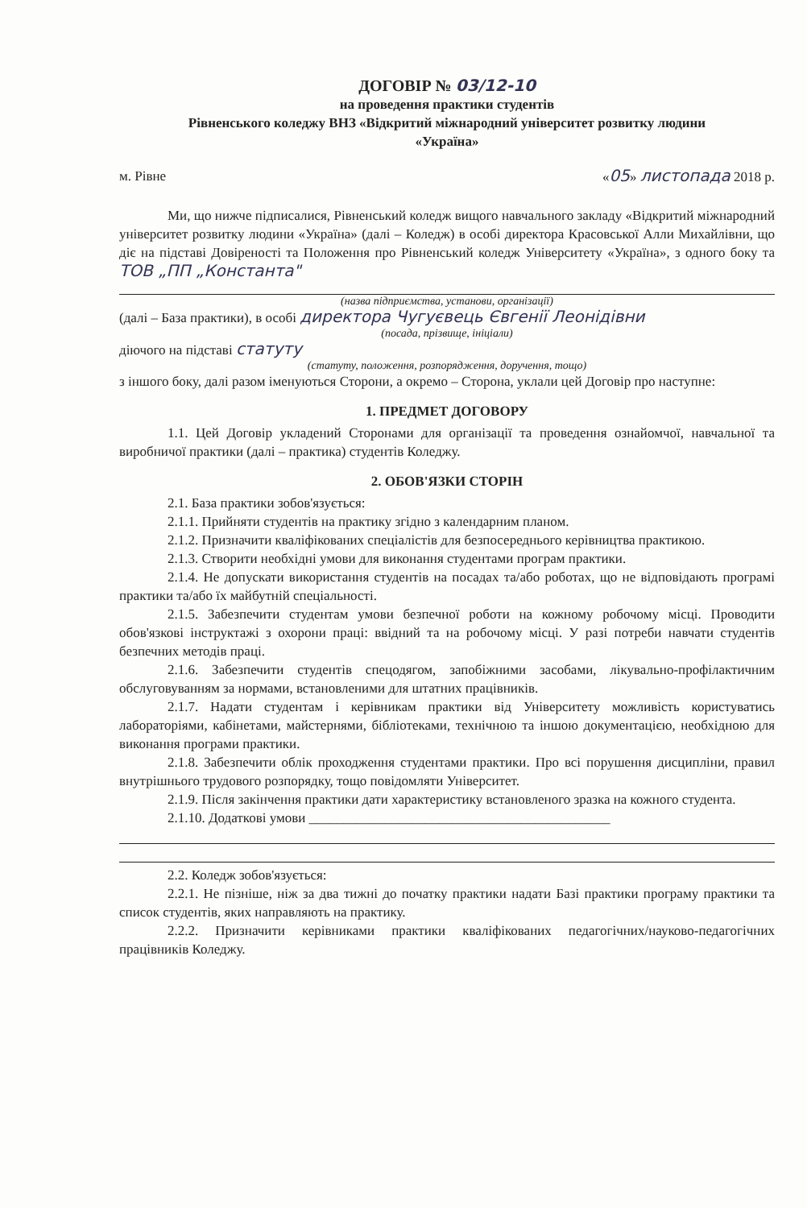ДОГОВІР № 03/12-10
на проведення практики студентів
Рівненського коледжу ВНЗ «Відкритий міжнародний університет розвитку людини
«Україна»
м. Рівне «05» листопада 2018 р.
Ми, що нижче підписалися, Рівненський коледж вищого навчального закладу «Відкритий міжнародний університет розвитку людини «Україна» (далі – Коледж) в особі директора Красовської Алли Михайлівни, що діє на підставі Довіреності та Положення про Рівненський коледж Університету «Україна», з одного боку та ТОВ „ПП „Константа"
(назва підприємства, установи, організації)
(далі – База практики), в особі директора Чугуєвець Євгенії Леонідівни
(посада, прізвище, ініціали)
діючого на підставі статуту
(статуту, положення, розпорядження, доручення, тощо)
з іншого боку, далі разом іменуються Сторони, а окремо – Сторона, уклали цей Договір про наступне:
1. ПРЕДМЕТ ДОГОВОРУ
1.1. Цей Договір укладений Сторонами для організації та проведення ознайомчої, навчальної та виробничої практики (далі – практика) студентів Коледжу.
2. ОБОВ'ЯЗКИ СТОРІН
2.1. База практики зобов'язується:
2.1.1. Прийняти студентів на практику згідно з календарним планом.
2.1.2. Призначити кваліфікованих спеціалістів для безпосереднього керівництва практикою.
2.1.3. Створити необхідні умови для виконання студентами програм практики.
2.1.4. Не допускати використання студентів на посадах та/або роботах, що не відповідають програмі практики та/або їх майбутній спеціальності.
2.1.5. Забезпечити студентам умови безпечної роботи на кожному робочому місці. Проводити обов'язкові інструктажі з охорони праці: ввідний та на робочому місці. У разі потреби навчати студентів безпечних методів праці.
2.1.6. Забезпечити студентів спецодягом, запобіжними засобами, лікувально-профілактичним обслуговуванням за нормами, встановленими для штатних працівників.
2.1.7. Надати студентам і керівникам практики від Університету можливість користуватись лабораторіями, кабінетами, майстернями, бібліотеками, технічною та іншою документацією, необхідною для виконання програми практики.
2.1.8. Забезпечити облік проходження студентами практики. Про всі порушення дисципліни, правил внутрішнього трудового розпорядку, тощо повідомляти Університет.
2.1.9. Після закінчення практики дати характеристику встановленого зразка на кожного студента.
2.1.10. Додаткові умови ____________________________________________
2.2. Коледж зобов'язується:
2.2.1. Не пізніше, ніж за два тижні до початку практики надати Базі практики програму практики та список студентів, яких направляють на практику.
2.2.2. Призначити керівниками практики кваліфікованих педагогічних/науково-педагогічних працівників Коледжу.